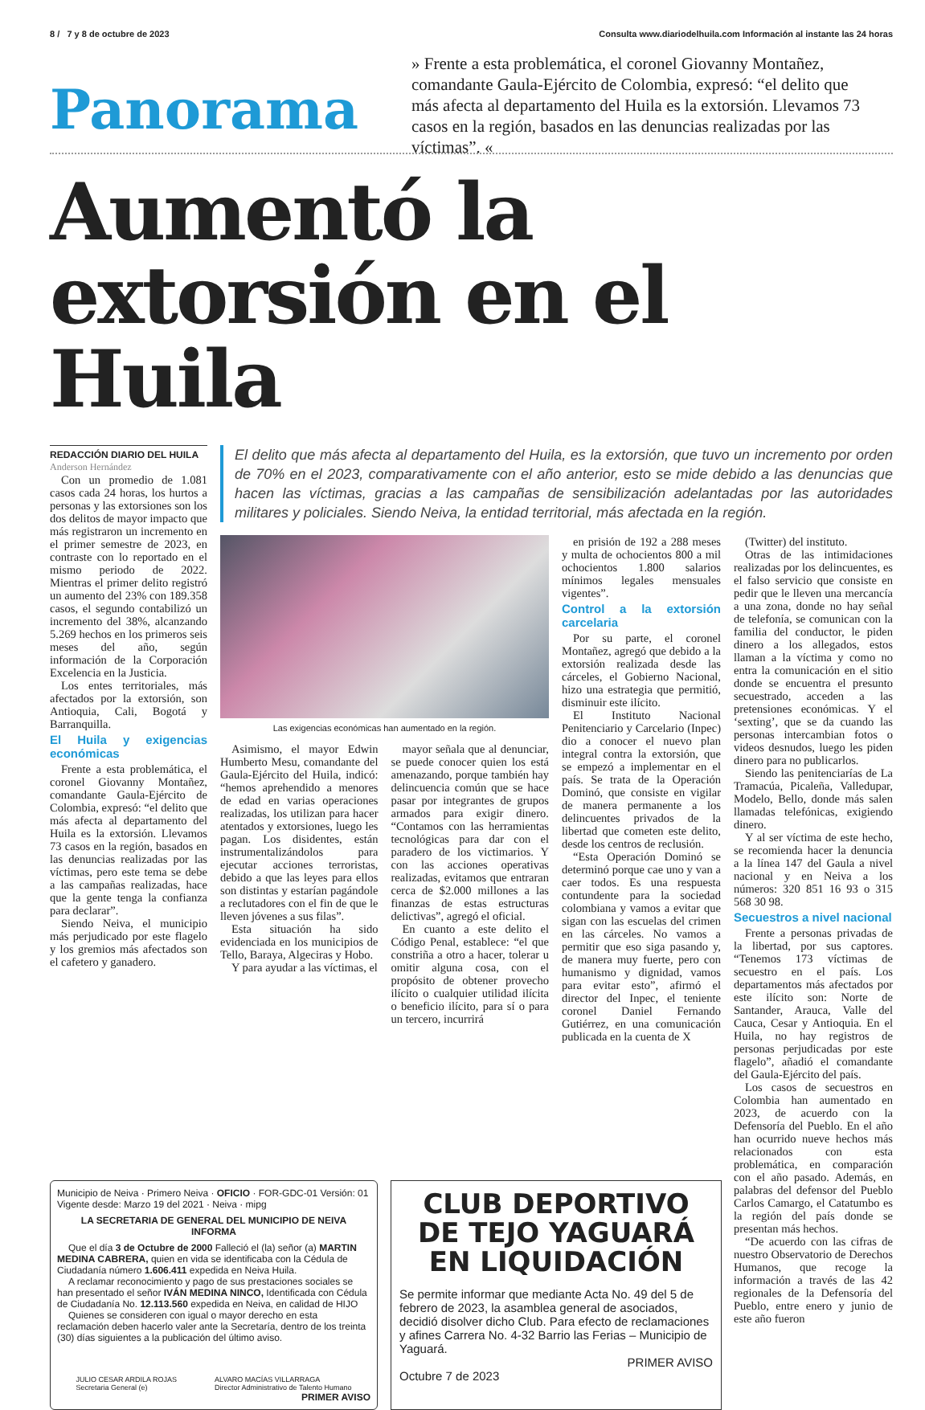8 / 7 y 8 de octubre de 2023 Consulta www.diariodelhuila.com Información al instante las 24 horas
Panorama
» Frente a esta problemática, el coronel Giovanny Montañez, comandante Gaula-Ejército de Colombia, expresó: “el delito que más afecta al departamento del Huila es la extorsión. Llevamos 73 casos en la región, basados en las denuncias realizadas por las víctimas”. «
Aumentó la
extorsión en el Huila
REDACCIÓN DIARIO DEL HUILA
Anderson Hernández
Con un promedio de 1.081 casos cada 24 horas, los hurtos a personas y las extorsiones son los dos delitos de mayor impacto que más registraron un incremento en el primer semestre de 2023, en contraste con lo reportado en el mismo periodo de 2022. Mientras el primer delito registró un aumento del 23% con 189.358 casos, el segundo contabilizó un incremento del 38%, alcanzando 5.269 hechos en los primeros seis meses del año, según información de la Corporación Excelencia en la Justicia.
Los entes territoriales, más afectados por la extorsión, son Antioquia, Cali, Bogotá y Barranquilla.
El Huila y exigencias económicas
Frente a esta problemática, el coronel Giovanny Montañez, comandante Gaula-Ejército de Colombia, expresó: “el delito que más afecta al departamento del Huila es la extorsión. Llevamos 73 casos en la región, basados en las denuncias realizadas por las víctimas, pero este tema se debe a las campañas realizadas, hace que la gente tenga la confianza para declarar”.
Siendo Neiva, el municipio más perjudicado por este flagelo y los gremios más afectados son el cafetero y ganadero.
El delito que más afecta al departamento del Huila, es la extorsión, que tuvo un incremento por orden de 70% en el 2023, comparativamente con el año anterior, esto se mide debido a las denuncias que hacen las víctimas, gracias a las campañas de sensibilización adelantadas por las autoridades militares y policiales. Siendo Neiva, la entidad territorial, más afectada en la región.
Las exigencias económicas han aumentado en la región.
Asimismo, el mayor Edwin Humberto Mesu, comandante del Gaula-Ejército del Huila, indicó: “hemos aprehendido a menores de edad en varias operaciones realizadas, los utilizan para hacer atentados y extorsiones, luego les pagan. Los disidentes, están instrumentalizándolos para ejecutar acciones terroristas, debido a que las leyes para ellos son distintas y estarían pagándole a reclutadores con el fin de que le lleven jóvenes a sus filas”.
Esta situación ha sido evidenciada en los municipios de Tello, Baraya, Algeciras y Hobo.
Y para ayudar a las víctimas, el
mayor señala que al denunciar, se puede conocer quien los está amenazando, porque también hay delincuencia común que se hace pasar por integrantes de grupos armados para exigir dinero. “Contamos con las herramientas tecnológicas para dar con el paradero de los victimarios. Y con las acciones operativas realizadas, evitamos que entraran cerca de $2.000 millones a las finanzas de estas estructuras delictivas”, agregó el oficial.
En cuanto a este delito el Código Penal, establece: “el que constriña a otro a hacer, tolerar u omitir alguna cosa, con el propósito de obtener provecho ilícito o cualquier utilidad ilícita o beneficio ilícito, para sí o para un tercero, incurrirá
en prisión de 192 a 288 meses y multa de ochocientos 800 a mil ochocientos 1.800 salarios mínimos legales mensuales vigentes”.
Control a la extorsión carcelaria
Por su parte, el coronel Montañez, agregó que debido a la extorsión realizada desde las cárceles, el Gobierno Nacional, hizo una estrategia que permitió, disminuir este ilícito.
El Instituto Nacional Penitenciario y Carcelario (Inpec) dio a conocer el nuevo plan integral contra la extorsión, que se empezó a implementar en el país. Se trata de la Operación Dominó, que consiste en vigilar de manera permanente a los delincuentes privados de la libertad que cometen este delito, desde los centros de reclusión.
“Esta Operación Dominó se determinó porque cae uno y van a caer todos. Es una respuesta contundente para la sociedad colombiana y vamos a evitar que sigan con las escuelas del crimen en las cárceles. No vamos a permitir que eso siga pasando y, de manera muy fuerte, pero con humanismo y dignidad, vamos para evitar esto”, afirmó el director del Inpec, el teniente coronel Daniel Fernando Gutiérrez, en una comunicación publicada en la cuenta de X
(Twitter) del instituto.
Otras de las intimidaciones realizadas por los delincuentes, es el falso servicio que consiste en pedir que le lleven una mercancía a una zona, donde no hay señal de telefonía, se comunican con la familia del conductor, le piden dinero a los allegados, estos llaman a la víctima y como no entra la comunicación en el sitio donde se encuentra el presunto secuestrado, acceden a las pretensiones económicas. Y el ‘sexting’, que se da cuando las personas intercambian fotos o videos desnudos, luego les piden dinero para no publicarlos.
Siendo las penitenciarías de La Tramacúa, Picaleña, Valledupar, Modelo, Bello, donde más salen llamadas telefónicas, exigiendo dinero.
Y al ser víctima de este hecho, se recomienda hacer la denuncia a la línea 147 del Gaula a nivel nacional y en Neiva a los números: 320 851 16 93 o 315 568 30 98.
Secuestros a nivel nacional
Frente a personas privadas de la libertad, por sus captores. “Tenemos 173 víctimas de secuestro en el país. Los departamentos más afectados por este ilícito son: Norte de Santander, Arauca, Valle del Cauca, Cesar y Antioquia. En el Huila, no hay registros de personas perjudicadas por este flagelo”, añadió el comandante del Gaula-Ejército del país.
Los casos de secuestros en Colombia han aumentado en 2023, de acuerdo con la Defensoría del Pueblo. En el año han ocurrido nueve hechos más relacionados con esta problemática, en comparación con el año pasado. Además, en palabras del defensor del Pueblo Carlos Camargo, el Catatumbo es la región del país donde se presentan más hechos.
“De acuerdo con las cifras de nuestro Observatorio de Derechos Humanos, que recoge la información a través de las 42 regionales de la Defensoría del Pueblo, entre enero y junio de este año fueron
Municipio de Neiva · Primero Neiva · OFICIO · FOR-GDC-01 Versión: 01 Vigente desde: Marzo 19 del 2021 · Neiva · mipg
LA SECRETARIA DE GENERAL DEL MUNICIPIO DE NEIVA
INFORMA
Que el día 3 de Octubre de 2000 Falleció el (la) señor (a) MARTIN MEDINA CABRERA, quien en vida se identificaba con la Cédula de Ciudadanía número 1.606.411 expedida en Neiva Huila.
A reclamar reconocimiento y pago de sus prestaciones sociales se han presentado el señor IVÁN MEDINA NINCO, Identificada con Cédula de Ciudadanía No. 12.113.560 expedida en Neiva, en calidad de HIJO
Quienes se consideren con igual o mayor derecho en esta reclamación deben hacerlo valer ante la Secretaría, dentro de los treinta (30) días siguientes a la publicación del último aviso.
JULIO CESAR ARDILA ROJAS
Secretaria General (e) ALVARO MACÍAS VILLARRAGA
Director Administrativo de Talento Humano
PRIMER AVISO
CLUB DEPORTIVO DE TEJO YAGUARÁ EN LIQUIDACIÓN
Se permite informar que mediante Acta No. 49 del 5 de febrero de 2023, la asamblea general de asociados, decidió disolver dicho Club. Para efecto de reclamaciones y afines Carrera No. 4-32 Barrio las Ferias – Municipio de Yaguará.
PRIMER AVISO
Octubre 7 de 2023